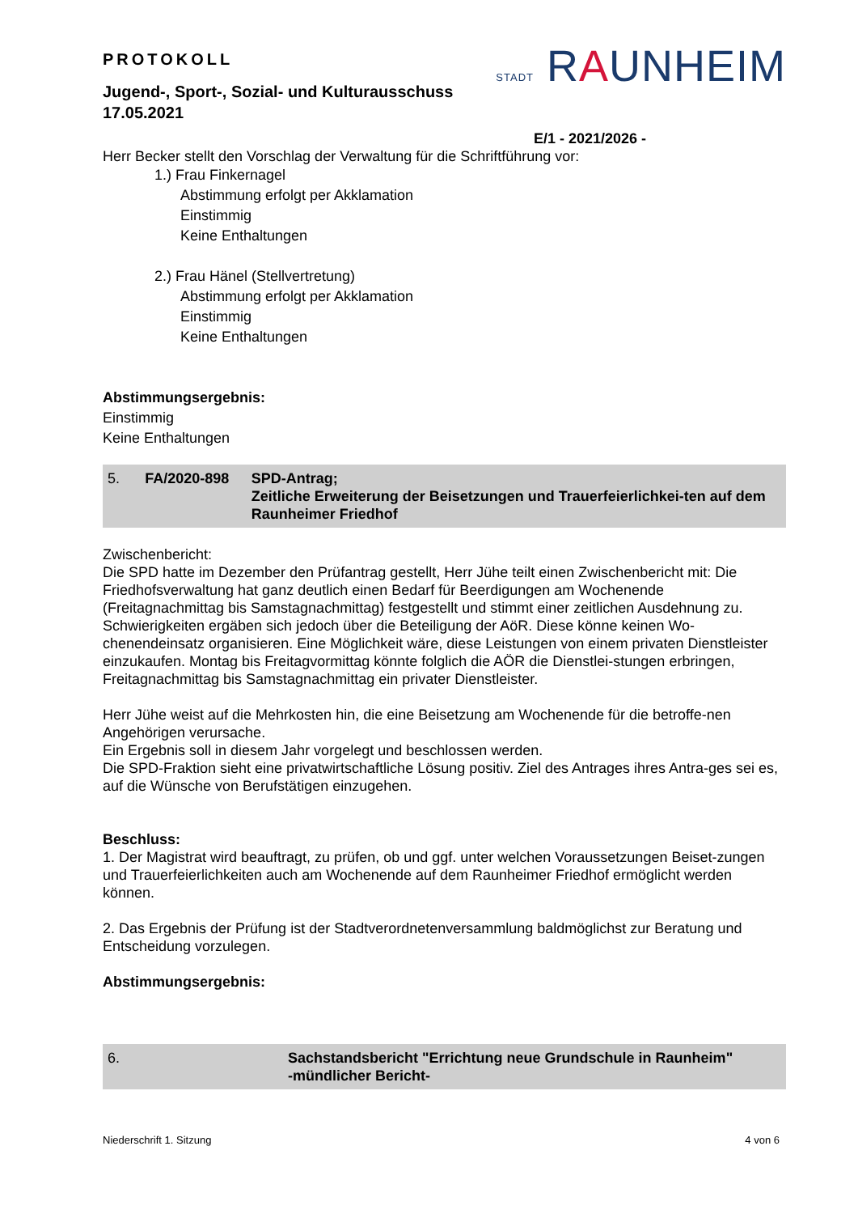PROTOKOLL
Jugend-, Sport-, Sozial- und Kulturausschuss
17.05.2021
STADT RAUNHEIM
E/1 - 2021/2026 -
Herr Becker stellt den Vorschlag der Verwaltung für die Schriftführung vor:
1.) Frau Finkernagel
Abstimmung erfolgt per Akklamation
Einstimmig
Keine Enthaltungen
2.) Frau Hänel (Stellvertretung)
Abstimmung erfolgt per Akklamation
Einstimmig
Keine Enthaltungen
Abstimmungsergebnis:
Einstimmig
Keine Enthaltungen
5. FA/2020-898 SPD-Antrag;
Zeitliche Erweiterung der Beisetzungen und Trauerfeierlichkei-ten auf dem Raunheimer Friedhof
Zwischenbericht:
Die SPD hatte im Dezember den Prüfantrag gestellt, Herr Jühe teilt einen Zwischenbericht mit: Die Friedhofsverwaltung hat ganz deutlich einen Bedarf für Beerdigungen am Wochenende (Freitagnachmittag bis Samstagnachmittag) festgestellt und stimmt einer zeitlichen Ausdehnung zu.
Schwierigkeiten ergäben sich jedoch über die Beteiligung der AöR. Diese könne keinen Wo-chenendeinsatz organisieren. Eine Möglichkeit wäre, diese Leistungen von einem privaten Dienstleister einzukaufen. Montag bis Freitagvormittag könnte folglich die AÖR die Dienstlei-stungen erbringen, Freitagnachmittag bis Samstagnachmittag ein privater Dienstleister.
Herr Jühe weist auf die Mehrkosten hin, die eine Beisetzung am Wochenende für die betroffe-nen Angehörigen verursache.
Ein Ergebnis soll in diesem Jahr vorgelegt und beschlossen werden.
Die SPD-Fraktion sieht eine privatwirtschaftliche Lösung positiv. Ziel des Antrages ihres Antra-ges sei es, auf die Wünsche von Berufstätigen einzugehen.
Beschluss:
1. Der Magistrat wird beauftragt, zu prüfen, ob und ggf. unter welchen Voraussetzungen Beiset-zungen und Trauerfeierlichkeiten auch am Wochenende auf dem Raunheimer Friedhof ermöglicht werden können.
2. Das Ergebnis der Prüfung ist der Stadtverordnetenversammlung baldmöglichst zur Beratung und Entscheidung vorzulegen.
Abstimmungsergebnis:
6. Sachstandsbericht "Errichtung neue Grundschule in Raunheim"
-mündlicher Bericht-
Niederschrift 1. Sitzung 4 von 6